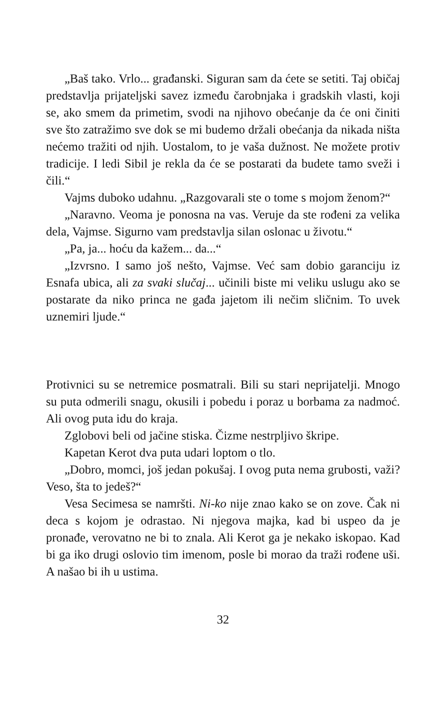„Baš tako. Vrlo... građanski. Siguran sam da ćete se setiti. Taj običaj predstavlja prijateljski savez između čarobnjaka i gradskih vlasti, koji se, ako smem da primetim, svodi na njihovo obećanje da će oni činiti sve što zatražimo sve dok se mi budemo držali obećanja da nikada ništa nećemo tražiti od njih. Uostalom, to je vaša dužnost. Ne možete protiv tradicije. I ledi Sibil je rekla da će se postarati da budete tamo sveži i čili.“
Vajms duboko udahnu. „Razgovarali ste o tome s mojom ženom?“
„Naravno. Veoma je ponosna na vas. Veruje da ste rođeni za velika dela, Vajmse. Sigurno vam predstavlja silan oslonac u životu.“
„Pa, ja... hoću da kažem... da...“
„Izvrsno. I samo još nešto, Vajmse. Već sam dobio garanciju iz Esnafa ubica, ali za svaki slučaj... učinili biste mi veliku uslugu ako se postarate da niko princa ne gađa jajetom ili nečim sličnim. To uvek uznemiri ljude.“
Protivnici su se netremice posmatrali. Bili su stari neprijatelji. Mnogo su puta odmerili snagu, okusili i pobedu i poraz u borbama za nadmoć. Ali ovog puta idu do kraja.
Zglobovi beli od jačine stiska. Čizme nestrpljivo škripe.
Kapetan Kerot dva puta udari loptom o tlo.
„Dobro, momci, još jedan pokušaj. I ovog puta nema grubosti, važi? Veso, šta to jedeš?“
Vesa Secimesa se namršti. Ni-ko nije znao kako se on zove. Čak ni deca s kojom je odrastao. Ni njegova majka, kad bi uspeo da je pronađe, verovatno ne bi to znala. Ali Kerot ga je nekako iskopao. Kad bi ga iko drugi oslovio tim imenom, posle bi morao da traži rođene uši. A našao bi ih u ustima.
32